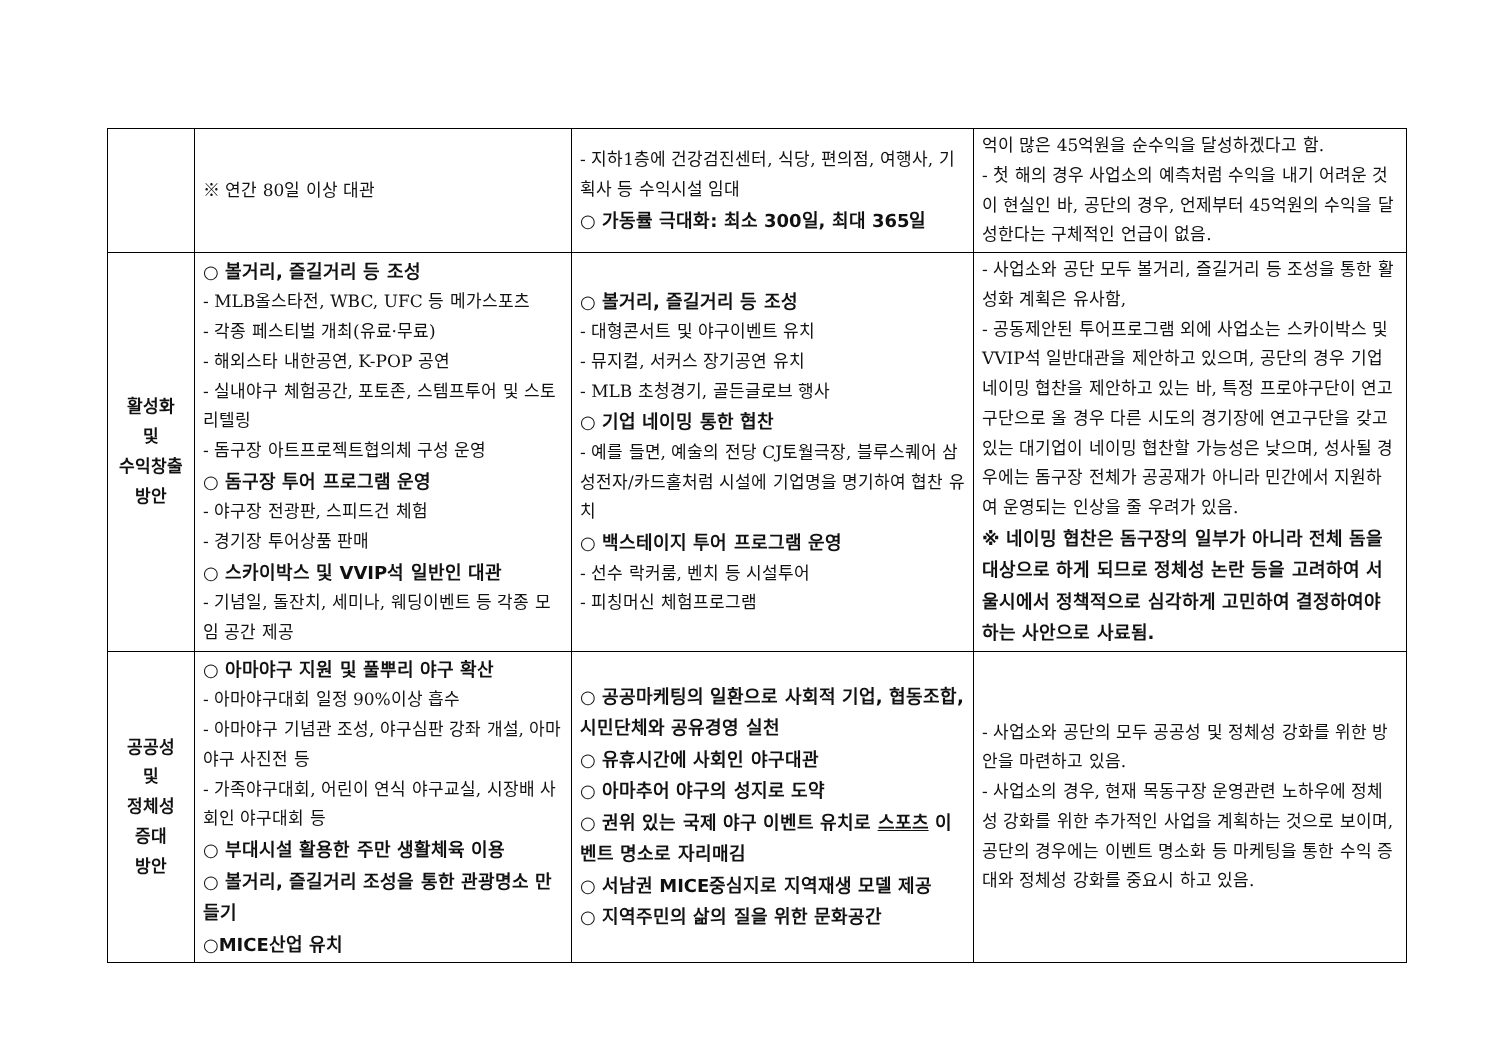| | ※ 연간 80일 이상 대관 | - 지하1층에 건강검진센터, 식당, 편의점, 여행사, 기획사 등 수익시설 임대 ○ 가동률 극대화: 최소 300일, 최대 365일 | 억이 많은 45억원을 순수익을 달성하겠다고 함. - 첫 해의 경우 사업소의 예측처럼 수익을 내기 어려운 것이 현실인 바, 공단의 경우, 언제부터 45억원의 수익을 달성한다는 구체적인 언급이 없음. |
| 활성화 및 수익창출 방안 | ○ 볼거리, 즐길거리 등 조성 - MLB올스타전, WBC, UFC 등 메가스포츠 - 각종 페스티벌 개최(유료·무료) - 해외스타 내한공연, K-POP 공연 - 실내야구 체험공간, 포토존, 스템프투어 및 스토리텔링 - 돔구장 아트프로젝트협의체 구성 운영 ○ 돔구장 투어 프로그램 운영 - 야구장 전광판, 스피드건 체험 - 경기장 투어상품 판매 ○ 스카이박스 및 VVIP석 일반인 대관 - 기념일, 돌잔치, 세미나, 웨딩이벤트 등 각종 모임 공간 제공 | ○ 볼거리, 즐길거리 등 조성 - 대형콘서트 및 야구이벤트 유치 - 뮤지컬, 서커스 장기공연 유치 - MLB 초청경기, 골든글로브 행사 ○ 기업 네이밍 통한 협찬 - 예를 들면, 예술의 전당 CJ토월극장, 블루스퀘어 삼성전자/카드홀처럼 시설에 기업명을 명기하여 협찬 유치 ○ 백스테이지 투어 프로그램 운영 - 선수 락커룸, 벤치 등 시설투어 - 피칭머신 체험프로그램 | - 사업소와 공단 모두 볼거리, 즐길거리 등 조성을 통한 활성화 계획은 유사함, - 공동제안된 투어프로그램 외에 사업소는 스카이박스 및 VVIP석 일반대관을 제안하고 있으며, 공단의 경우 기업 네이밍 협찬을 제안하고 있는 바, 특정 프로야구단이 연고구단으로 올 경우 다른 시도의 경기장에 연고구단을 갖고 있는 대기업이 네이밍 협찬할 가능성은 낮으며, 성사될 경우에는 돔구장 전체가 공공재가 아니라 민간에서 지원하여 운영되는 인상을 줄 우려가 있음. ※ 네이밍 협찬은 돔구장의 일부가 아니라 전체 돔을 대상으로 하게 되므로 정체성 논란 등을 고려하여 서울시에서 정책적으로 심각하게 고민하여 결정하여야 하는 사안으로 사료됨. |
| 공공성 및 정체성 증대 방안 | ○ 아마야구 지원 및 풀뿌리 야구 확산 - 아마야구대회 일정 90%이상 흡수 - 아마야구 기념관 조성, 야구심판 강좌 개설, 아마야구 사진전 등 - 가족야구대회, 어린이 연식 야구교실, 시장배 사회인 야구대회 등 ○ 부대시설 활용한 주만 생활체육 이용 ○ 볼거리, 즐길거리 조성을 통한 관광명소 만들기 ○MICE산업 유치 | ○ 공공마케팅의 일환으로 사회적 기업, 협동조합, 시민단체와 공유경영 실천 ○ 유휴시간에 사회인 야구대관 ○ 아마추어 야구의 성지로 도약 ○ 권위 있는 국제 야구 이벤트 유치로 스포츠 이벤트 명소로 자리매김 ○ 서남권 MICE중심지로 지역재생 모델 제공 ○ 지역주민의 삶의 질을 위한 문화공간 | - 사업소와 공단의 모두 공공성 및 정체성 강화를 위한 방안을 마련하고 있음. - 사업소의 경우, 현재 목동구장 운영관련 노하우에 정체성 강화를 위한 추가적인 사업을 계획하는 것으로 보이며, 공단의 경우에는 이벤트 명소화 등 마케팅을 통한 수익 증대와 정체성 강화를 중요시 하고 있음. |